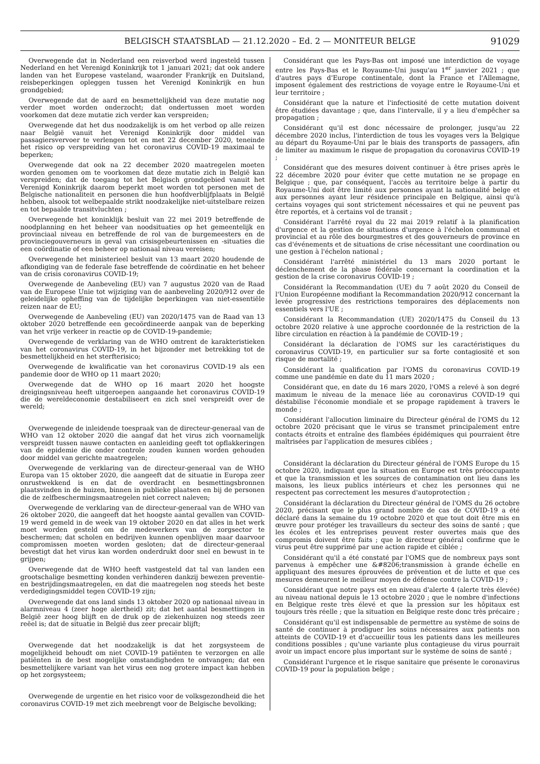BELGISCH STAATSBLAD — 21.12.2020 – Ed. 2 — MONITEUR BELGE 91029
Overwegende dat in Nederland een reisverbod werd ingesteld tussen Nederland en het Verenigd Koninkrijk tot 1 januari 2021; dat ook andere landen van het Europese vasteland, waaronder Frankrijk en Duitsland, reisbeperkingen opleggen tussen het Verenigd Koninkrijk en hun grondgebied;
Overwegende dat de aard en besmettelijkheid van deze mutatie nog verder moet worden onderzocht; dat ondertussen moet worden voorkomen dat deze mutatie zich verder kan verspreiden;
Overwegende dat het dus noodzakelijk is om het verbod op alle reizen naar België vanuit het Verenigd Koninkrijk door middel van passagiersvervoer te verlengen tot en met 22 december 2020, teneinde het risico op verspreiding van het coronavirus COVID-19 maximaal te beperken;
Overwegende dat ook na 22 december 2020 maatregelen moeten worden genomen om te voorkomen dat deze mutatie zich in België kan verspreiden; dat de toegang tot het Belgisch grondgebied vanuit het Verenigd Koninkrijk daarom beperkt moet worden tot personen met de Belgische nationaliteit en personen die hun hoofdverblijfplaats in België hebben, alsook tot welbepaalde strikt noodzakelijke niet-uitstelbare reizen en tot bepaalde transitvluchten ;
Overwegende het koninklijk besluit van 22 mei 2019 betreffende de noodplanning en het beheer van noodsituaties op het gemeentelijk en provinciaal niveau en betreffende de rol van de burgemeesters en de provinciegouverneurs in geval van crisisgebeurtenissen en -situaties die een coördinatie of een beheer op nationaal niveau vereisen;
Overwegende het ministerieel besluit van 13 maart 2020 houdende de afkondiging van de federale fase betreffende de coördinatie en het beheer van de crisis coronavirus COVID-19;
Overwegende de Aanbeveling (EU) van 7 augustus 2020 van de Raad van de Europese Unie tot wijziging van de aanbeveling 2020/912 over de geleidelijke opheffing van de tijdelijke beperkingen van niet-essentiële reizen naar de EU;
Overwegende de Aanbeveling (EU) van 2020/1475 van de Raad van 13 oktober 2020 betreffende een gecoördineerde aanpak van de beperking van het vrije verkeer in reactie op de COVID-19-pandemie;
Overwegende de verklaring van de WHO omtrent de karakteristieken van het coronavirus COVID-19, in het bijzonder met betrekking tot de besmettelijkheid en het sterfterisico;
Overwegende de kwalificatie van het coronavirus COVID-19 als een pandemie door de WHO op 11 maart 2020;
Overwegende dat de WHO op 16 maart 2020 het hoogste dreigingsniveau heeft uitgeroepen aangaande het coronavirus COVID-19 die de wereldeconomie destabiliseert en zich snel verspreidt over de wereld;
Overwegende de inleidende toespraak van de directeur-generaal van de WHO van 12 oktober 2020 die aangaf dat het virus zich voornamelijk verspreidt tussen nauwe contacten en aanleiding geeft tot opflakkeringen van de epidemie die onder controle zouden kunnen worden gehouden door middel van gerichte maatregelen;
Overwegende de verklaring van de directeur-generaal van de WHO Europa van 15 oktober 2020, die aangeeft dat de situatie in Europa zeer onrustwekkend is en dat de overdracht en besmettingsbronnen plaatsvinden in de huizen, binnen in publieke plaatsen en bij de personen die de zelfbeschermingsmaatregelen niet correct naleven;
Overwegende de verklaring van de directeur-generaal van de WHO van 26 oktober 2020, die aangeeft dat het hoogste aantal gevallen van COVID-19 werd gemeld in de week van 19 oktober 2020 en dat alles in het werk moet worden gesteld om de medewerkers van de zorgsector te beschermen; dat scholen en bedrijven kunnen openblijven maar daarvoor compromissen moeten worden gesloten; dat de directeur-generaal bevestigt dat het virus kan worden onderdrukt door snel en bewust in te grijpen;
Overwegende dat de WHO heeft vastgesteld dat tal van landen een grootschalige besmetting konden verhinderen dankzij bewezen preventie- en bestrijdingsmaatregelen, en dat die maatregelen nog steeds het beste verdedigingsmiddel tegen COVID-19 zijn;
Overwegende dat ons land sinds 13 oktober 2020 op nationaal niveau in alarmniveau 4 (zeer hoge alertheid) zit; dat het aantal besmettingen in België zeer hoog blijft en de druk op de ziekenhuizen nog steeds zeer reëel is; dat de situatie in België dus zeer precair blijft;
Overwegende dat het noodzakelijk is dat het zorgsysteem de mogelijkheid behoudt om niet COVID-19 patiënten te verzorgen en alle patiënten in de best mogelijke omstandigheden te ontvangen; dat een besmettelijkere variant van het virus een nog grotere impact kan hebben op het zorgsysteem;
Overwegende de urgentie en het risico voor de volksgezondheid die het coronavirus COVID-19 met zich meebrengt voor de Belgische bevolking;
Considérant que les Pays-Bas ont imposé une interdiction de voyage entre les Pays-Bas et le Royaume-Uni jusqu'au 1<sup>er</sup> janvier 2021 ; que d'autres pays d'Europe continentale, dont la France et l'Allemagne, imposent également des restrictions de voyage entre le Royaume-Uni et leur territoire ;
Considérant que la nature et l'infectiosité de cette mutation doivent être étudiées davantage ; que, dans l'intervalle, il y a lieu d'empêcher sa propagation ;
Considérant qu'il est donc nécessaire de prolonger, jusqu'au 22 décembre 2020 inclus, l'interdiction de tous les voyages vers la Belgique au départ du Royaume-Uni par le biais des transports de passagers, afin de limiter au maximum le risque de propagation du coronavirus COVID-19 ;
Considérant que des mesures doivent continuer à être prises après le 22 décembre 2020 pour éviter que cette mutation ne se propage en Belgique ; que, par conséquent, l'accès au territoire belge à partir du Royaume-Uni doit être limité aux personnes ayant la nationalité belge et aux personnes ayant leur résidence principale en Belgique, ainsi qu'à certains voyages qui sont strictement nécessaires et qui ne peuvent pas être reportés, et à certains vol de transit ;
Considérant l'arrêté royal du 22 mai 2019 relatif à la planification d'urgence et la gestion de situations d'urgence à l'échelon communal et provincial et au rôle des bourgmestres et des gouverneurs de province en cas d'événements et de situations de crise nécessitant une coordination ou une gestion à l'échelon national ;
Considérant l'arrêté ministériel du 13 mars 2020 portant le déclenchement de la phase fédérale concernant la coordination et la gestion de la crise coronavirus COVID-19 ;
Considérant la Recommandation (UE) du 7 août 2020 du Conseil de l'Union Européenne modifiant la Recommandation 2020/912 concernant la levée progressive des restrictions temporaires des déplacements non essentiels vers l'UE ;
Considérant la Recommandation (UE) 2020/1475 du Conseil du 13 octobre 2020 relative à une approche coordonnée de la restriction de la libre circulation en réaction à la pandémie de COVID-19 ;
Considérant la déclaration de l'OMS sur les caractéristiques du coronavirus COVID-19, en particulier sur sa forte contagiosité et son risque de mortalité ;
Considérant la qualification par l'OMS du coronavirus COVID-19 comme une pandémie en date du 11 mars 2020 ;
Considérant que, en date du 16 mars 2020, l'OMS a relevé à son degré maximum le niveau de la menace liée au coronavirus COVID-19 qui déstabilise l'économie mondiale et se propage rapidement à travers le monde ;
Considérant l'allocution liminaire du Directeur général de l'OMS du 12 octobre 2020 précisant que le virus se transmet principalement entre contacts étroits et entraîne des flambées épidémiques qui pourraient être maîtrisées par l'application de mesures ciblées ;
Considérant la déclaration du Directeur général de l'OMS Europe du 15 octobre 2020, indiquant que la situation en Europe est très préoccupante et que la transmission et les sources de contamination ont lieu dans les maisons, les lieux publics intérieurs et chez les personnes qui ne respectent pas correctement les mesures d'autoprotection ;
Considérant la déclaration du Directeur général de l'OMS du 26 octobre 2020, précisant que le plus grand nombre de cas de COVID-19 a été déclaré dans la semaine du 19 octobre 2020 et que tout doit être mis en œuvre pour protéger les travailleurs du secteur des soins de santé ; que les écoles et les entreprises peuvent rester ouvertes mais que des compromis doivent être faits ; que le directeur général confirme que le virus peut être supprimé par une action rapide et ciblée ;
Considérant qu'il a été constaté par l'OMS que de nombreux pays sont parvenus à empêcher une &#8206;transmission à grande échelle en appliquant des mesures éprouvées de prévention et de lutte et que ces mesures demeurent le meilleur moyen de défense contre la COVID-19 ;
Considérant que notre pays est en niveau d'alerte 4 (alerte très élevée) au niveau national depuis le 13 octobre 2020 ; que le nombre d'infections en Belgique reste très élevé et que la pression sur les hôpitaux est toujours très réelle ; que la situation en Belgique reste donc très précaire ;
Considérant qu'il est indispensable de permettre au système de soins de santé de continuer à prodiguer les soins nécessaires aux patients non atteints de COVID-19 et d'accueillir tous les patients dans les meilleures conditions possibles ; qu'une variante plus contagieuse du virus pourrait avoir un impact encore plus important sur le système de soins de santé ;
Considérant l'urgence et le risque sanitaire que présente le coronavirus COVID-19 pour la population belge ;